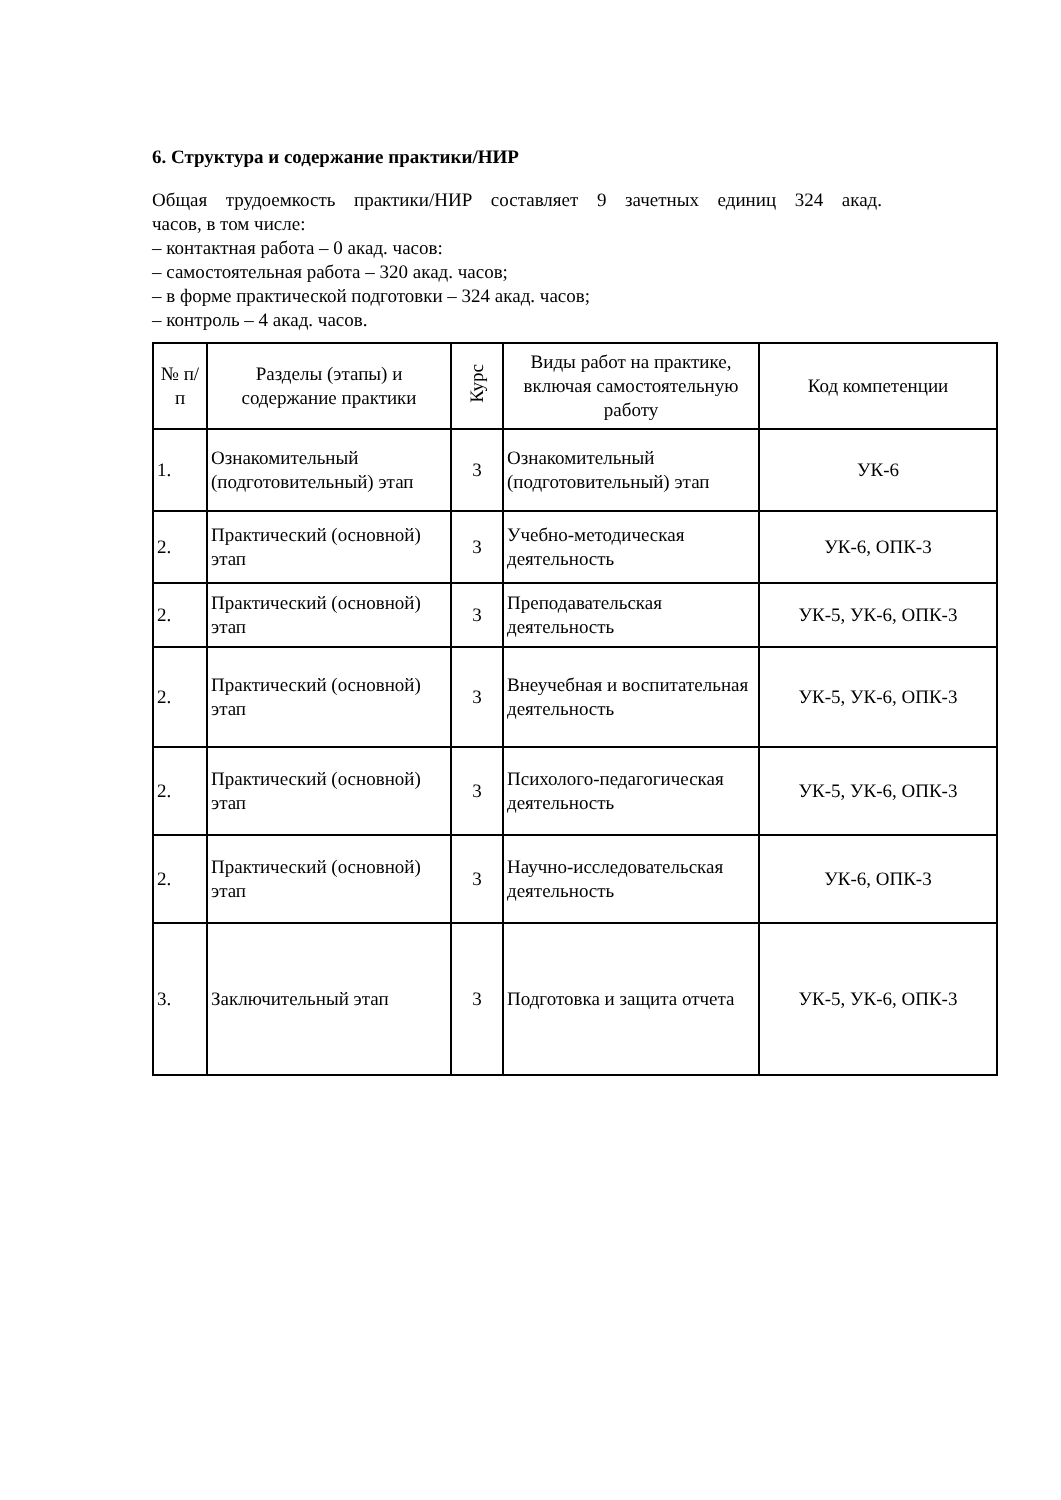6. Структура и содержание практики/НИР
Общая трудоемкость практики/НИР составляет 9 зачетных единиц 324 акад.
часов, в том числе:
– контактная работа – 0 акад. часов:
– самостоятельная работа – 320 акад. часов;
– в форме практической подготовки – 324 акад. часов;
– контроль – 4 акад. часов.
| № п/п | Разделы (этапы) и содержание практики | Курс | Виды работ на практике, включая самостоятельную работу | Код компетенции |
| --- | --- | --- | --- | --- |
| 1. | Ознакомительный (подготовительный) этап | 3 | Ознакомительный (подготовительный) этап | УК-6 |
| 2. | Практический (основной) этап | 3 | Учебно-методическая деятельность | УК-6, ОПК-3 |
| 2. | Практический (основной) этап | 3 | Преподавательская деятельность | УК-5, УК-6, ОПК-3 |
| 2. | Практический (основной) этап | 3 | Внеучебная и воспитательная деятельность | УК-5, УК-6, ОПК-3 |
| 2. | Практический (основной) этап | 3 | Психолого-педагогическая деятельность | УК-5, УК-6, ОПК-3 |
| 2. | Практический (основной) этап | 3 | Научно-исследовательская деятельность | УК-6, ОПК-3 |
| 3. | Заключительный этап | 3 | Подготовка и защита отчета | УК-5, УК-6, ОПК-3 |